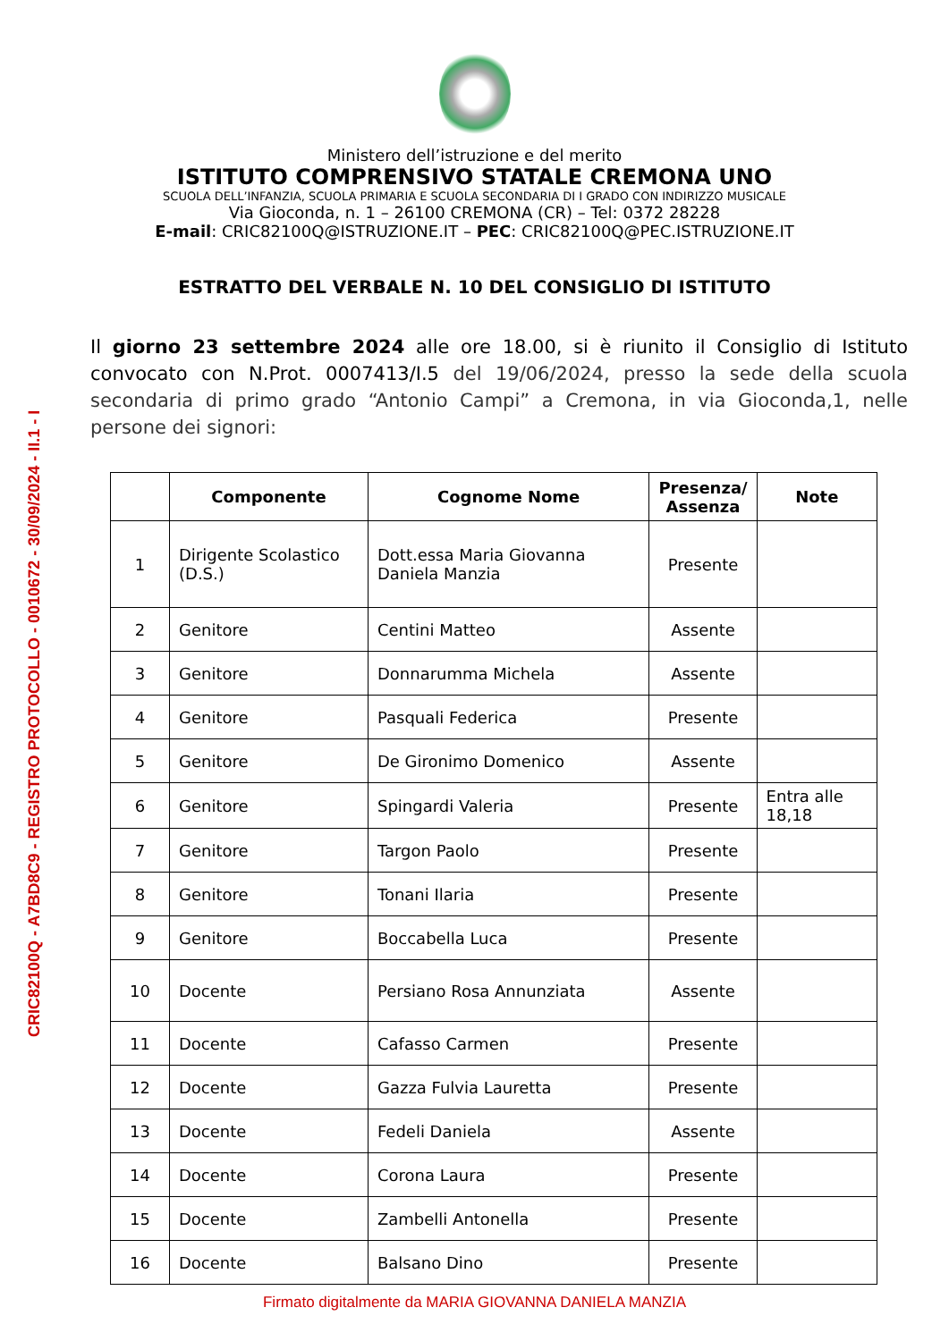CRIC82100Q - A7BD8C9 - REGISTRO PROTOCOLLO - 0010672 - 30/09/2024 - II.1 - I
Ministero dell’istruzione e del merito
ISTITUTO COMPRENSIVO STATALE CREMONA UNO
SCUOLA DELL’INFANZIA, SCUOLA PRIMARIA E SCUOLA SECONDARIA DI I GRADO CON INDIRIZZO MUSICALE
Via Gioconda, n. 1 – 26100 CREMONA (CR) – Tel: 0372 28228
E-mail: CRIC82100Q@ISTRUZIONE.IT – PEC: CRIC82100Q@PEC.ISTRUZIONE.IT
ESTRATTO DEL VERBALE N. 10 DEL CONSIGLIO DI ISTITUTO
Il giorno 23 settembre 2024 alle ore 18.00, si è riunito il Consiglio di Istituto convocato con N.Prot. 0007413/I.5 del 19/06/2024, presso la sede della scuola secondaria di primo grado “Antonio Campi” a Cremona, in via Gioconda,1, nelle persone dei signori:
| | Componente | Cognome Nome | Presenza/ Assenza | Note |
| --- | --- | --- | --- | --- |
| 1 | Dirigente Scolastico (D.S.) | Dott.essa Maria Giovanna Daniela Manzia | Presente | |
| 2 | Genitore | Centini Matteo | Assente | |
| 3 | Genitore | Donnarumma Michela | Assente | |
| 4 | Genitore | Pasquali Federica | Presente | |
| 5 | Genitore | De Gironimo Domenico | Assente | |
| 6 | Genitore | Spingardi Valeria | Presente | Entra alle 18,18 |
| 7 | Genitore | Targon Paolo | Presente | |
| 8 | Genitore | Tonani Ilaria | Presente | |
| 9 | Genitore | Boccabella Luca | Presente | |
| 10 | Docente | Persiano Rosa Annunziata | Assente | |
| 11 | Docente | Cafasso Carmen | Presente | |
| 12 | Docente | Gazza Fulvia Lauretta | Presente | |
| 13 | Docente | Fedeli Daniela | Assente | |
| 14 | Docente | Corona Laura | Presente | |
| 15 | Docente | Zambelli Antonella | Presente | |
| 16 | Docente | Balsano Dino | Presente | |
Firmato digitalmente da MARIA GIOVANNA DANIELA MANZIA